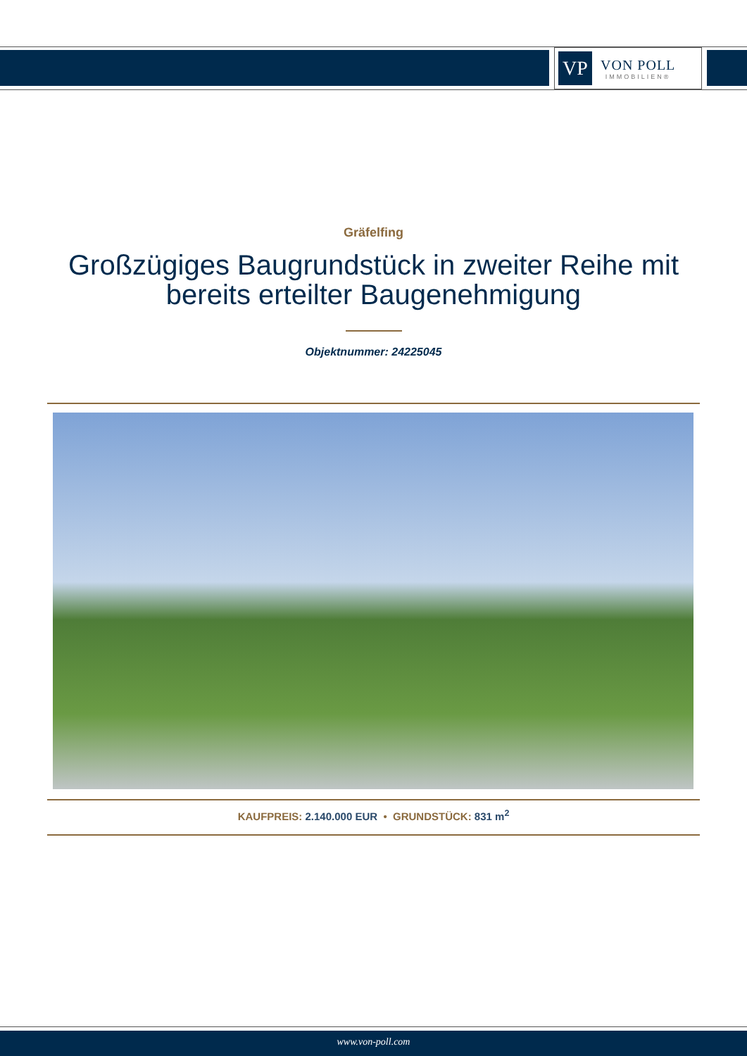VP
VON POLL
IMMOBILIEN®
Gräfelfing
Großzügiges Baugrundstück in zweiter Reihe mit bereits erteilter Baugenehmigung
Objektnummer: 24225045
KAUFPREIS: 2.140.000 EUR • GRUNDSTÜCK: 831 m<sup>2</sup>
www.von-poll.com